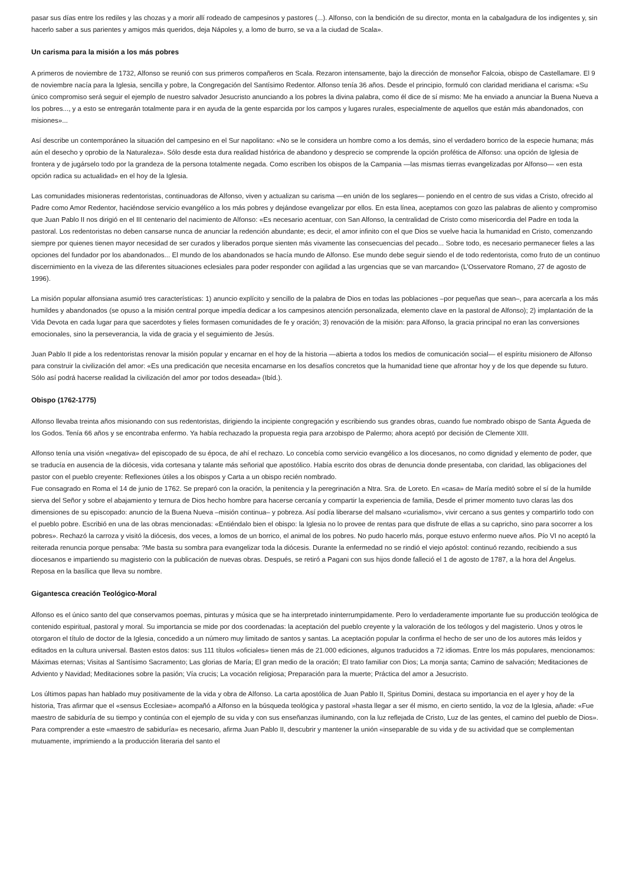pasar sus días entre los rediles y las chozas y a morir allí rodeado de campesinos y pastores (...). Alfonso, con la bendición de su director, monta en la cabalgadura de los indigentes y, sin hacerlo saber a sus parientes y amigos más queridos, deja Nápoles y, a lomo de burro, se va a la ciudad de Scala».
Un carisma para la misión a los más pobres
A primeros de noviembre de 1732, Alfonso se reunió con sus primeros compañeros en Scala. Rezaron intensamente, bajo la dirección de monseñor Falcoia, obispo de Castellamare. El 9 de noviembre nacía para la Iglesia, sencilla y pobre, la Congregación del Santísimo Redentor. Alfonso tenía 36 años. Desde el principio, formuló con claridad meridiana el carisma: «Su único compromiso será seguir el ejemplo de nuestro salvador Jesucristo anunciando a los pobres la divina palabra, como él dice de sí mismo: Me ha enviado a anunciar la Buena Nueva a los pobres..., y a esto se entregarán totalmente para ir en ayuda de la gente esparcida por los campos y lugares rurales, especialmente de aquellos que están más abandonados, con misiones»...
Así describe un contemporáneo la situación del campesino en el Sur napolitano: «No se le considera un hombre como a los demás, sino el verdadero borrico de la especie humana; más aún el desecho y oprobio de la Naturaleza». Sólo desde esta dura realidad histórica de abandono y desprecio se comprende la opción profética de Alfonso: una opción de Iglesia de frontera y de jugárselo todo por la grandeza de la persona totalmente negada. Como escriben los obispos de la Campania —las mismas tierras evangelizadas por Alfonso— «en esta opción radica su actualidad» en el hoy de la Iglesia.
Las comunidades misioneras redentoristas, continuadoras de Alfonso, viven y actualizan su carisma —en unión de los seglares— poniendo en el centro de sus vidas a Cristo, ofrecido al Padre como Amor Redentor, haciéndose servicio evangélico a los más pobres y dejándose evangelizar por ellos. En esta línea, aceptamos con gozo las palabras de aliento y compromiso que Juan Pablo II nos dirigió en el III centenario del nacimiento de Alfonso: «Es necesario acentuar, con San Alfonso, la centralidad de Cristo como misericordia del Padre en toda la pastoral. Los redentoristas no deben cansarse nunca de anunciar la redención abundante; es decir, el amor infinito con el que Dios se vuelve hacia la humanidad en Cristo, comenzando siempre por quienes tienen mayor necesidad de ser curados y liberados porque sienten más vivamente las consecuencias del pecado... Sobre todo, es necesario permanecer fieles a las opciones del fundador por los abandonados... El mundo de los abandonados se hacía mundo de Alfonso. Ese mundo debe seguir siendo el de todo redentorista, como fruto de un continuo discernimiento en la viveza de las diferentes situaciones eclesiales para poder responder con agilidad a las urgencias que se van marcando» (L'Osservatore Romano, 27 de agosto de 1996).
La misión popular alfonsiana asumió tres características: 1) anuncio explícito y sencillo de la palabra de Dios en todas las poblaciones –por pequeñas que sean–, para acercarla a los más humildes y abandonados (se opuso a la misión central porque impedía dedicar a los campesinos atención personalizada, elemento clave en la pastoral de Alfonso); 2) implantación de la Vida Devota en cada lugar para que sacerdotes y fieles formasen comunidades de fe y oración; 3) renovación de la misión: para Alfonso, la gracia principal no eran las conversiones emocionales, sino la perseverancia, la vida de gracia y el seguimiento de Jesús.
Juan Pablo II pide a los redentoristas renovar la misión popular y encarnar en el hoy de la historia —abierta a todos los medios de comunicación social— el espíritu misionero de Alfonso para construir la civilización del amor: «Es una predicación que necesita encarnarse en los desafíos concretos que la humanidad tiene que afrontar hoy y de los que depende su futuro. Sólo así podrá hacerse realidad la civilización del amor por todos deseada» (Ibíd.).
Obispo (1762-1775)
Alfonso llevaba treinta años misionando con sus redentoristas, dirigiendo la incipiente congregación y escribiendo sus grandes obras, cuando fue nombrado obispo de Santa Águeda de los Godos. Tenía 66 años y se encontraba enfermo. Ya había rechazado la propuesta regia para arzobispo de Palermo; ahora aceptó por decisión de Clemente XIII.
Alfonso tenía una visión «negativa» del episcopado de su época, de ahí el rechazo. Lo concebía como servicio evangélico a los diocesanos, no como dignidad y elemento de poder, que se traducía en ausencia de la diócesis, vida cortesana y talante más señorial que apostólico. Había escrito dos obras de denuncia donde presentaba, con claridad, las obligaciones del pastor con el pueblo creyente: Reflexiones útiles a los obispos y Carta a un obispo recién nombrado.
Fue consagrado en Roma el 14 de junio de 1762. Se preparó con la oración, la penitencia y la peregrinación a Ntra. Sra. de Loreto. En «casa» de María meditó sobre el sí de la humilde sierva del Señor y sobre el abajamiento y ternura de Dios hecho hombre para hacerse cercanía y compartir la experiencia de familia, Desde el primer momento tuvo claras las dos dimensiones de su episcopado: anuncio de la Buena Nueva –misión continua– y pobreza. Así podía liberarse del malsano «curialismo», vivir cercano a sus gentes y compartirlo todo con el pueblo pobre. Escribió en una de las obras mencionadas: «Entiéndalo bien el obispo: la Iglesia no lo provee de rentas para que disfrute de ellas a su capricho, sino para socorrer a los pobres». Rechazó la carroza y visitó la diócesis, dos veces, a lomos de un borrico, el animal de los pobres. No pudo hacerlo más, porque estuvo enfermo nueve años. Pío VI no aceptó la reiterada renuncia porque pensaba: ?Me basta su sombra para evangelizar toda la diócesis. Durante la enfermedad no se rindió el viejo apóstol: continuó rezando, recibiendo a sus diocesanos e impartiendo su magisterio con la publicación de nuevas obras. Después, se retiró a Pagani con sus hijos donde falleció el 1 de agosto de 1787, a la hora del Ángelus. Reposa en la basílica que lleva su nombre.
Gigantesca creación Teológico-Moral
Alfonso es el único santo del que conservamos poemas, pinturas y música que se ha interpretado ininterrumpidamente. Pero lo verdaderamente importante fue su producción teológica de contenido espiritual, pastoral y moral. Su importancia se mide por dos coordenadas: la aceptación del pueblo creyente y la valoración de los teólogos y del magisterio. Unos y otros le otorgaron el título de doctor de la Iglesia, concedido a un número muy limitado de santos y santas. La aceptación popular la confirma el hecho de ser uno de los autores más leídos y editados en la cultura universal. Basten estos datos: sus 111 títulos «oficiales» tienen más de 21.000 ediciones, algunos traducidos a 72 idiomas. Entre los más populares, mencionamos: Máximas eternas; Visitas al Santísimo Sacramento; Las glorias de María; El gran medio de la oración; El trato familiar con Dios; La monja santa; Camino de salvación; Meditaciones de Adviento y Navidad; Meditaciones sobre la pasión; Vía crucis; La vocación religiosa; Preparación para la muerte; Práctica del amor a Jesucristo.
Los últimos papas han hablado muy positivamente de la vida y obra de Alfonso. La carta apostólica de Juan Pablo II, Spiritus Domini, destaca su importancia en el ayer y hoy de la historia, Tras afirmar que el «sensus Ecclesiae» acompañó a Alfonso en la búsqueda teológica y pastoral »hasta llegar a ser él mismo, en cierto sentido, la voz de la Iglesia, añade: «Fue maestro de sabiduría de su tiempo y continúa con el ejemplo de su vida y con sus enseñanzas iluminando, con la luz reflejada de Cristo, Luz de las gentes, el camino del pueblo de Dios». Para comprender a este «maestro de sabiduría» es necesario, afirma Juan Pablo II, descubrir y mantener la unión «inseparable de su vida y de su actividad que se complementan mutuamente, imprimiendo a la producción literaria del santo el